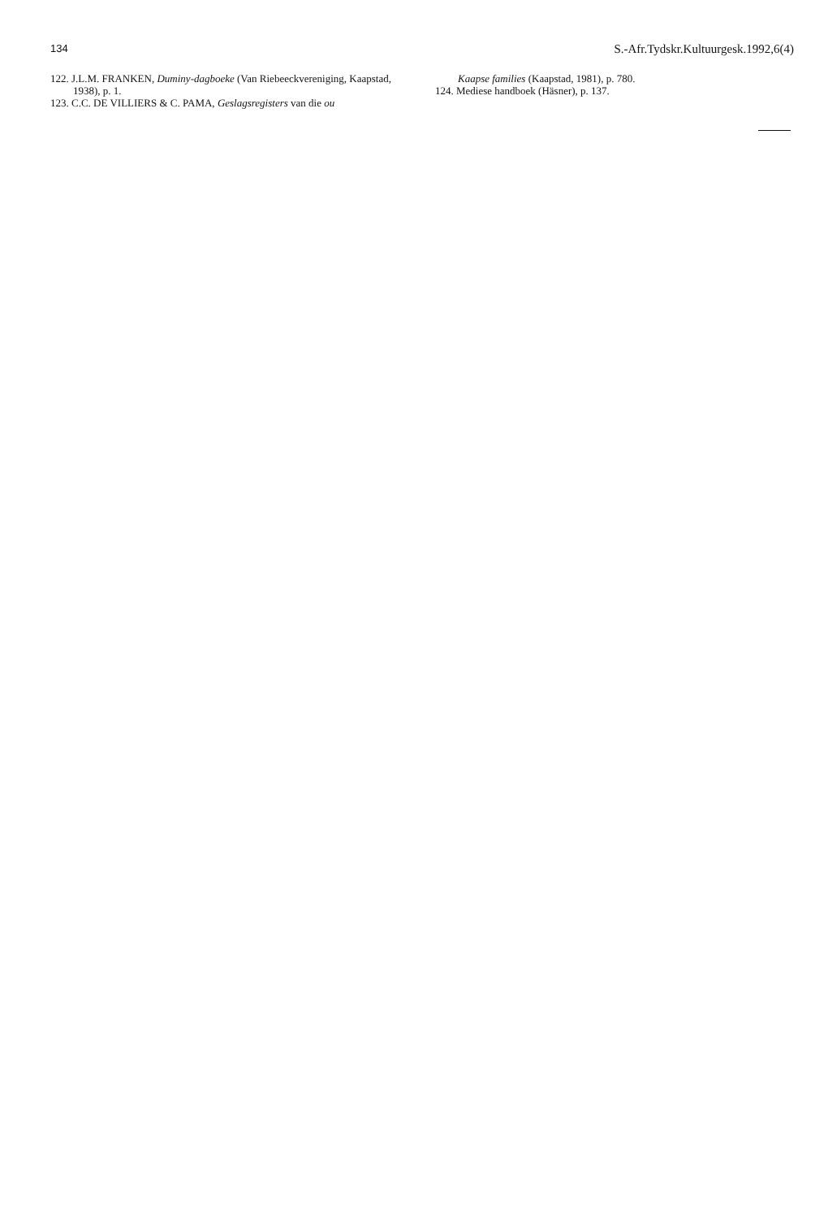134 S.-Afr.Tydskr.Kultuurgesk.1992,6(4)
122. J.L.M. FRANKEN, Duminy-dagboeke (Van Riebeeckvereniging, Kaapstad, 1938), p. 1.
123. C.C. DE VILLIERS & C. PAMA, Geslagsregisters van die ou
Kaapse families (Kaapstad, 1981), p. 780.
124. Mediese handboek (Häsner), p. 137.